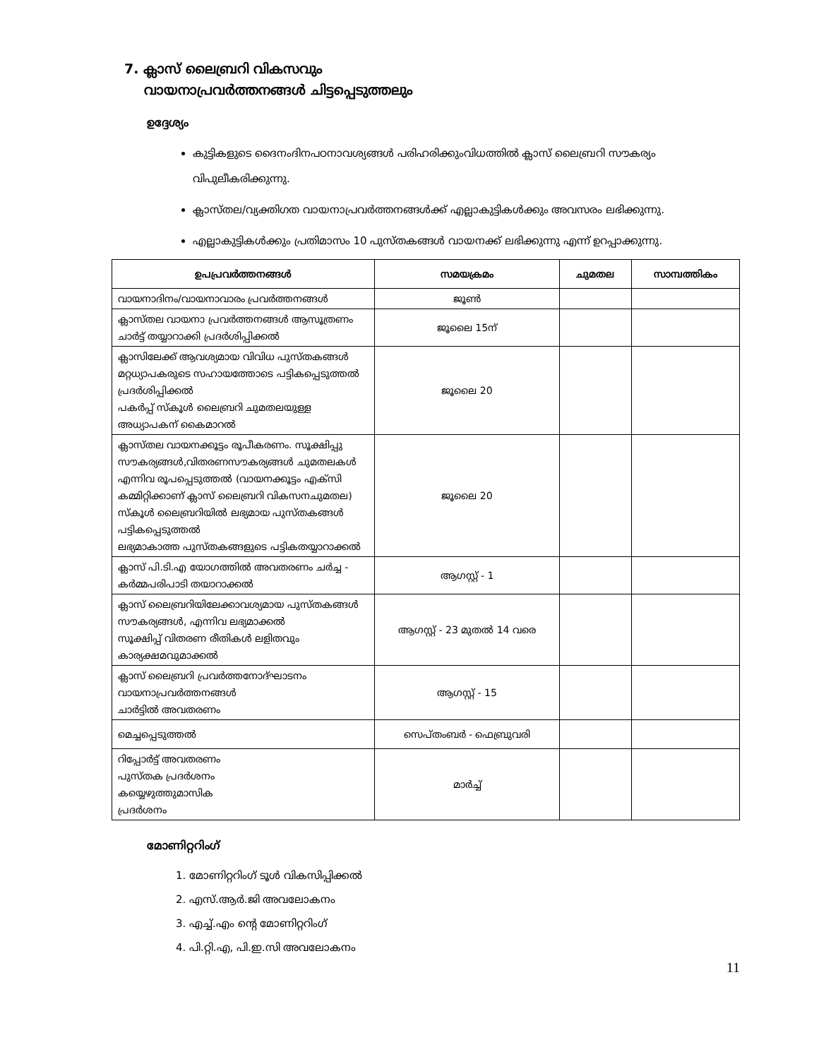7. ക്ലാസ് ലൈബ്രറി വികസവും
വായനാപ്രവർത്തനങ്ങൾ ചിട്ടപ്പെടുത്തലും
ഉദ്ദേശ്യം
കുട്ടികളുടെ ദൈനംദിനപഠനാവശ്യങ്ങൾ പരിഹരിക്കുംവിധത്തിൽ ക്ലാസ് ലൈബ്രറി സൗകര്യം വിപുലീകരിക്കുന്നു.
ക്ലാസ്തല/വ്യക്തിഗത വായനാപ്രവർത്തനങ്ങൾക്ക് എല്ലാകുട്ടികൾക്കും അവസരം ലഭിക്കുന്നു.
എല്ലാകുട്ടികൾക്കും പ്രതിമാസം 10 പുസ്തകങ്ങൾ വായനക്ക് ലഭിക്കുന്നു എന്ന് ഉറപ്പാക്കുന്നു.
| ഉപപ്രവർത്തനങ്ങൾ | സമയക്രമം | ചുമതല | സാമ്പത്തികം |
| --- | --- | --- | --- |
| വായനാദിനം/വായനാവാരം പ്രവർത്തനങ്ങൾ | ജൂൺ | | |
| ക്ലാസ്തല വായനാ പ്രവർത്തനങ്ങൾ ആസൂത്രണം ചാർട്ട് തയ്യാറാക്കി പ്രദർശിപ്പിക്കൽ | ജൂലൈ 15ന് | | |
| ക്ലാസിലേക്ക് ആവശ്യമായ വിവിധ പുസ്തകങ്ങൾ മറ്റധ്യാപകരുടെ സഹായത്തോടെ പട്ടികപ്പെടുത്തൽ പ്രദർശിപ്പിക്കൽ പകർപ്പ് സ്കൂൾ ലൈബ്രറി ചുമതലയുള്ള അധ്യാപകന് കൈമാറൽ | ജൂലൈ 20 | | |
| ക്ലാസ്തല വായനക്കൂട്ടം രൂപീകരണം. സൂക്ഷിപ്പു സൗകര്യങ്ങൾ,വിതരണസൗകര്യങ്ങൾ ചുമതലകൾ എന്നിവ രൂപപ്പെടുത്തൽ (വായനക്കൂട്ടം എക്സി കമ്മിറ്റിക്കാണ് ക്ലാസ് ലൈബ്രറി വികസനചുമതല) സ്കൂൾ ലൈബ്രറിയിൽ ലഭ്യമായ പുസ്തകങ്ങൾ പട്ടികപ്പെടുത്തൽ ലഭ്യമാകാത്ത പുസ്തകങ്ങളുടെ പട്ടികതയ്യാറാക്കൽ | ജൂലൈ 20 | | |
| ക്ലാസ് പി.ടി.എ യോഗത്തിൽ അവതരണം ചർച്ച - കർമ്മപരിപാടി തയാറാക്കൽ | ആഗസ്റ്റ് - 1 | | |
| ക്ലാസ് ലൈബ്രറിയിലേക്കാവശ്യമായ പുസ്തകങ്ങൾ സൗകര്യങ്ങൾ, എന്നിവ ലഭ്യമാക്കൽ സൂക്ഷിപ്പ് വിതരണ രീതികൾ ലളിതവും കാര്യക്ഷമവുമാക്കൽ | ആഗസ്റ്റ് - 23 മുതൽ 14 വരെ | | |
| ക്ലാസ് ലൈബ്രറി പ്രവർത്തനോദ്ഘാടനം വായനാപ്രവർത്തനങ്ങൾ ചാർട്ടിൽ അവതരണം | ആഗസ്റ്റ് - 15 | | |
| മെച്ചപ്പെടുത്തൽ | സെപ്തംബർ - ഫെബ്രുവരി | | |
| റിപ്പോർട്ട് അവതരണം പുസ്തക പ്രദർശനം കയ്യെഴുത്തുമാസിക പ്രദർശനം | മാർച്ച് | | |
മോണിറ്ററിംഗ്
1. മോണിറ്ററിംഗ് ടൂൾ വികസിപ്പിക്കൽ
2. എസ്.ആർ.ജി അവലോകനം
3. എച്ച്.എം ന്റെ മോണിറ്ററിംഗ്
4. പി.റ്റി.എ, പി.ഇ.സി അവലോകനം
11